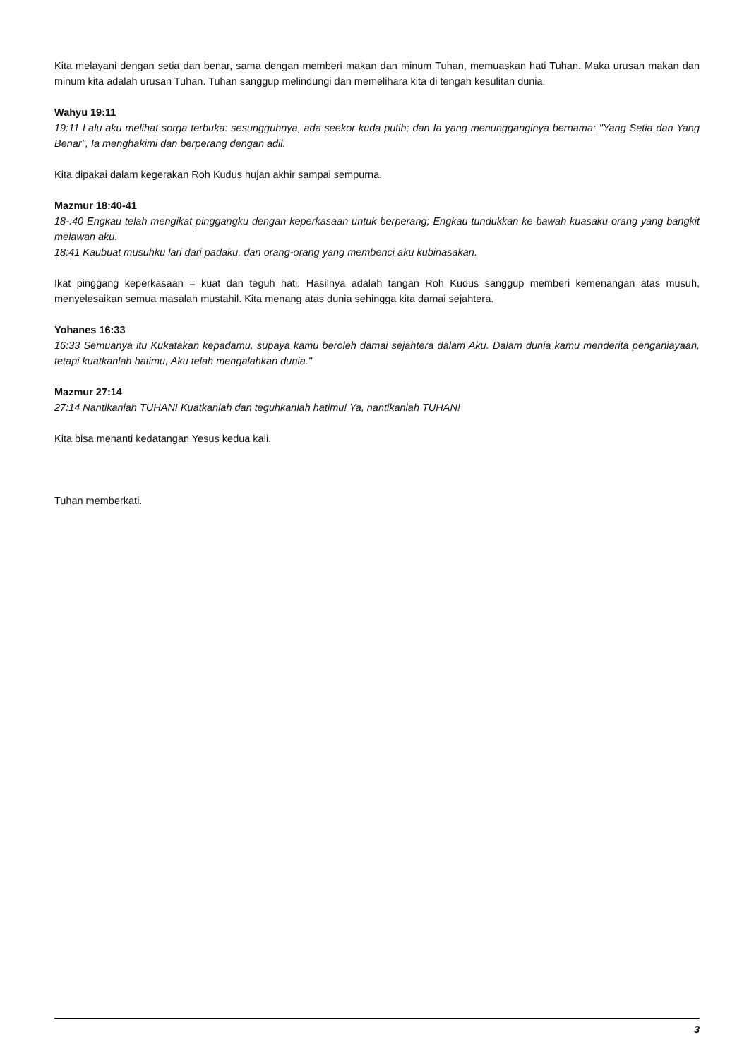Kita melayani dengan setia dan benar, sama dengan memberi makan dan minum Tuhan, memuaskan hati Tuhan. Maka urusan makan dan minum kita adalah urusan Tuhan. Tuhan sanggup melindungi dan memelihara kita di tengah kesulitan dunia.
Wahyu 19:11
19:11 Lalu aku melihat sorga terbuka: sesungguhnya, ada seekor kuda putih; dan Ia yang menungganginya bernama: "Yang Setia dan Yang Benar", Ia menghakimi dan berperang dengan adil.
Kita dipakai dalam kegerakan Roh Kudus hujan akhir sampai sempurna.
Mazmur 18:40-41
18-:40 Engkau telah mengikat pinggangku dengan keperkasaan untuk berperang; Engkau tundukkan ke bawah kuasaku orang yang bangkit melawan aku.
18:41 Kaubuat musuhku lari dari padaku, dan orang-orang yang membenci aku kubinasakan.
Ikat pinggang keperkasaan = kuat dan teguh hati. Hasilnya adalah tangan Roh Kudus sanggup memberi kemenangan atas musuh, menyelesaikan semua masalah mustahil. Kita menang atas dunia sehingga kita damai sejahtera.
Yohanes 16:33
16:33 Semuanya itu Kukatakan kepadamu, supaya kamu beroleh damai sejahtera dalam Aku. Dalam dunia kamu menderita penganiayaan, tetapi kuatkanlah hatimu, Aku telah mengalahkan dunia."
Mazmur 27:14
27:14 Nantikanlah TUHAN! Kuatkanlah dan teguhkanlah hatimu! Ya, nantikanlah TUHAN!
Kita bisa menanti kedatangan Yesus kedua kali.
Tuhan memberkati.
3